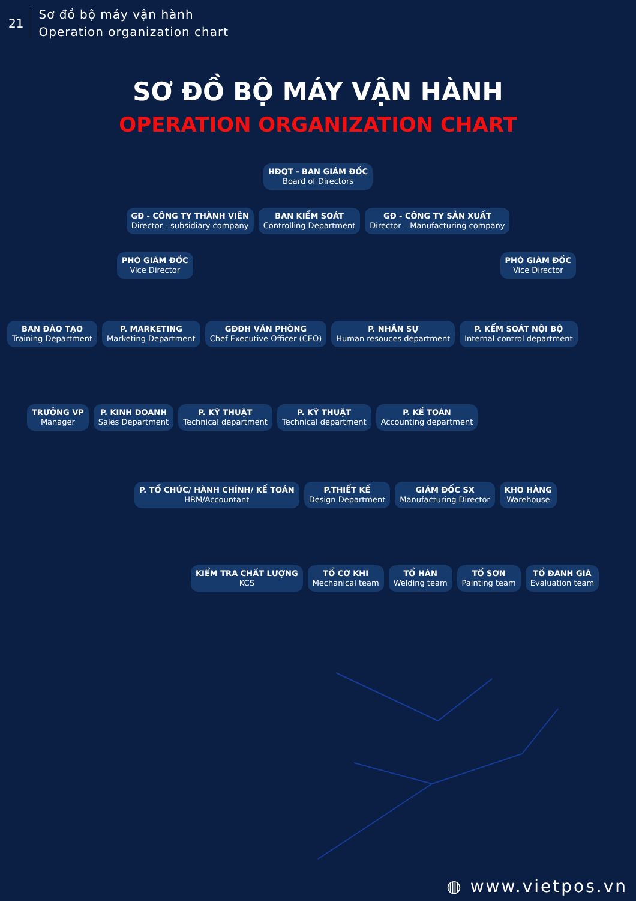21
Sơ đồ bộ máy vận hành
Operation organization chart
SƠ ĐỒ BỘ MÁY VẬN HÀNH
OPERATION ORGANIZATION CHART
HĐQT - BAN GIÁM ĐỐC
Board of Directors
GĐ - CÔNG TY THÀNH VIÊN
Director - subsidiary company
BAN KIỂM SOÁT
Controlling Department
GĐ - CÔNG TY SẢN XUẤT
Director – Manufacturing company
PHÓ GIÁM ĐỐC
Vice Director
PHÓ GIÁM ĐỐC
Vice Director
BAN ĐÀO TẠO
Training Department
P. MARKETING
Marketing Department
GĐĐH VĂN PHÒNG
Chef Executive Officer (CEO)
P. NHÂN SỰ
Human resouces department
P. KỂM SOÁT NỘI BỘ
Internal control department
TRƯỞNG VP
Manager
P. KINH DOANH
Sales Department
P. KỸ THUẬT
Technical department
P. KỸ THUẬT
Technical department
P. KẾ TOÁN
Accounting department
P. TỔ CHỨC/ HÀNH CHÍNH/ KẾ TOÁN
HRM/Accountant
P.THIẾT KẾ
Design Department
GIÁM ĐỐC SX
Manufacturing Director
KHO HÀNG
Warehouse
KIỂM TRA CHẤT LƯỢNG
KCS
TỔ CƠ KHÍ
Mechanical team
TỔ HÀN
Welding team
TỔ SƠN
Painting team
TỔ ĐÁNH GIÁ
Evaluation team
◍ www.vietpos.vn